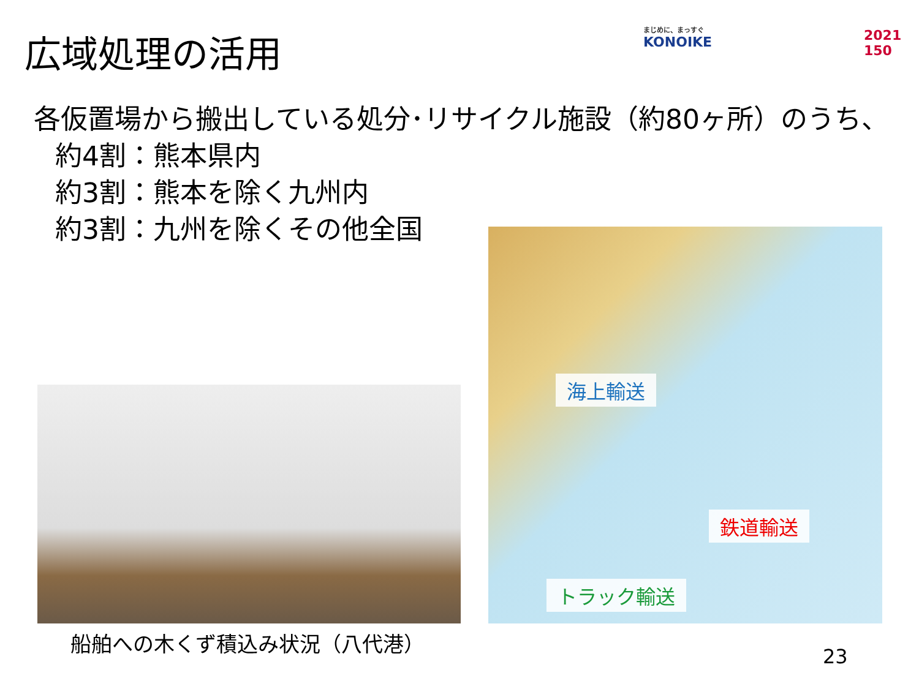広域処理の活用 まじめに、まっすぐ
KONOIKE
2021
150
各仮置場から搬出している処分･リサイクル施設（約80ヶ所）のうち、
約4割：熊本県内
約3割：熊本を除く九州内
約3割：九州を除くその他全国
船舶への木くず積込み状況（八代港）
海上輸送
鉄道輸送
トラック輸送
23